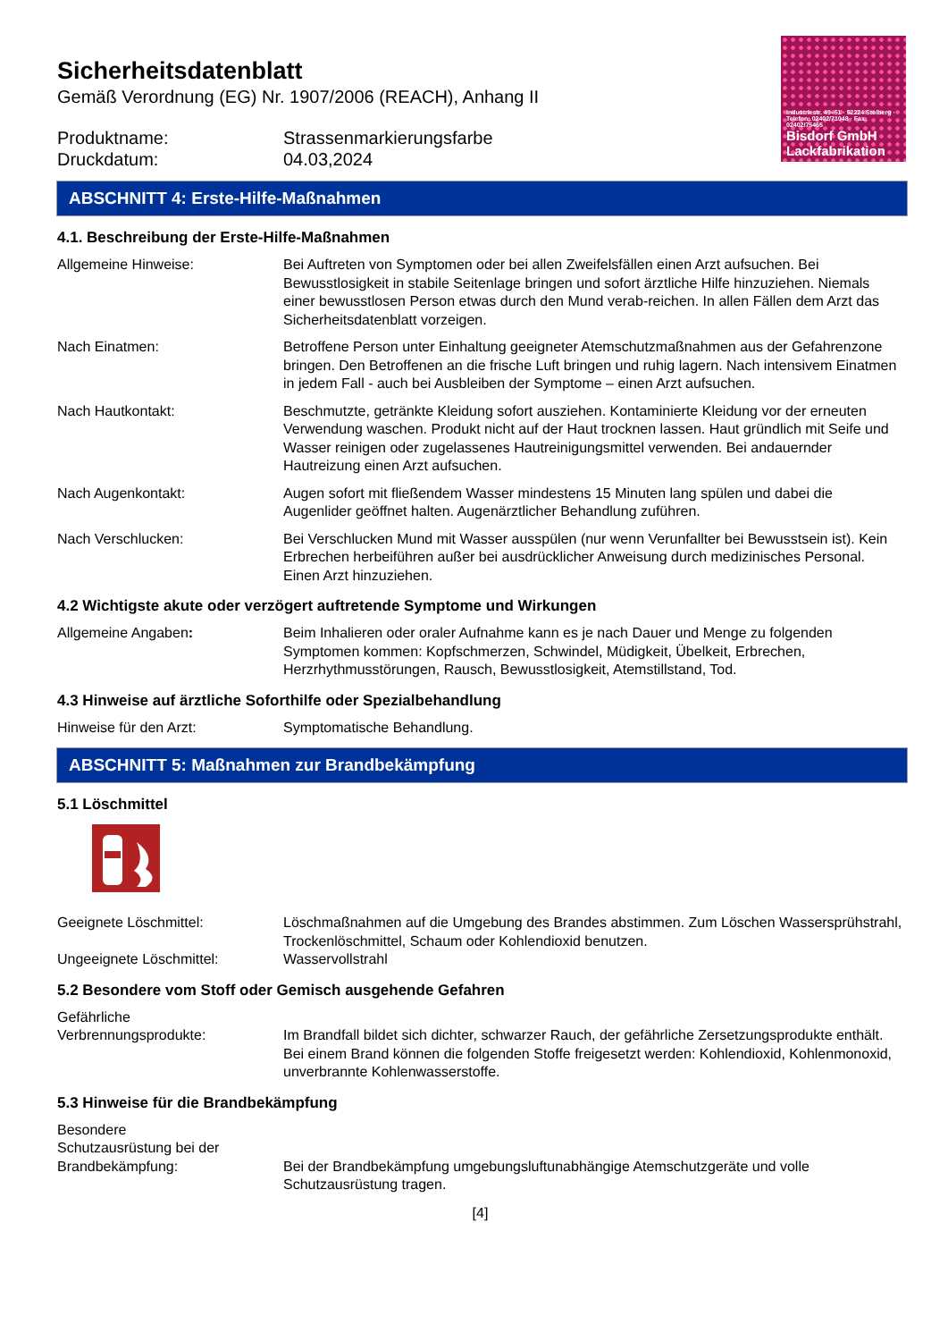Industriestr. 49–51 · 52224 Stolberg · Telefon: 02402/71048 · Fax: 02402/75465
Bisdorf GmbH
Lackfabrikation
Sicherheitsdatenblatt
Gemäß Verordnung (EG) Nr. 1907/2006 (REACH), Anhang II
Produktname:
Druckdatum:
Strassenmarkierungsfarbe
04.03,2024
ABSCHNITT 4: Erste-Hilfe-Maßnahmen
4.1. Beschreibung der Erste-Hilfe-Maßnahmen
Allgemeine Hinweise: Bei Auftreten von Symptomen oder bei allen Zweifelsfällen einen Arzt aufsuchen. Bei Bewusstlosigkeit in stabile Seitenlage bringen und sofort ärztliche Hilfe hinzuziehen. Niemals einer bewusstlosen Person etwas durch den Mund verab-reichen. In allen Fällen dem Arzt das Sicherheitsdatenblatt vorzeigen.
Nach Einatmen: Betroffene Person unter Einhaltung geeigneter Atemschutzmaßnahmen aus der Gefahrenzone bringen. Den Betroffenen an die frische Luft bringen und ruhig lagern. Nach intensivem Einatmen in jedem Fall - auch bei Ausbleiben der Symptome – einen Arzt aufsuchen.
Nach Hautkontakt: Beschmutzte, getränkte Kleidung sofort ausziehen. Kontaminierte Kleidung vor der erneuten Verwendung waschen. Produkt nicht auf der Haut trocknen lassen. Haut gründlich mit Seife und Wasser reinigen oder zugelassenes Hautreinigungsmittel verwenden. Bei andauernder Hautreizung einen Arzt aufsuchen.
Nach Augenkontakt: Augen sofort mit fließendem Wasser mindestens 15 Minuten lang spülen und dabei die Augenlider geöffnet halten. Augenärztlicher Behandlung zuführen.
Nach Verschlucken: Bei Verschlucken Mund mit Wasser ausspülen (nur wenn Verunfallter bei Bewusstsein ist). Kein Erbrechen herbeiführen außer bei ausdrücklicher Anweisung durch medizinisches Personal. Einen Arzt hinzuziehen.
4.2 Wichtigste akute oder verzögert auftretende Symptome und Wirkungen
Allgemeine Angaben: Beim Inhalieren oder oraler Aufnahme kann es je nach Dauer und Menge zu folgenden Symptomen kommen: Kopfschmerzen, Schwindel, Müdigkeit, Übelkeit, Erbrechen, Herzrhythmusstörungen, Rausch, Bewusstlosigkeit, Atemstillstand, Tod.
4.3 Hinweise auf ärztliche Soforthilfe oder Spezialbehandlung
Hinweise für den Arzt: Symptomatische Behandlung.
ABSCHNITT 5: Maßnahmen zur Brandbekämpfung
5.1 Löschmittel
Geeignete Löschmittel: Löschmaßnahmen auf die Umgebung des Brandes abstimmen. Zum Löschen Wassersprühstrahl, Trockenlöschmittel, Schaum oder Kohlendioxid benutzen.
Ungeeignete Löschmittel: Wasservollstrahl
5.2 Besondere vom Stoff oder Gemisch ausgehende Gefahren
Gefährliche
Verbrennungsprodukte:
Im Brandfall bildet sich dichter, schwarzer Rauch, der gefährliche Zersetzungsprodukte enthält. Bei einem Brand können die folgenden Stoffe freigesetzt werden: Kohlendioxid, Kohlenmonoxid, unverbrannte Kohlenwasserstoffe.
5.3 Hinweise für die Brandbekämpfung
Besondere
Schutzausrüstung bei der
Brandbekämpfung:
Bei der Brandbekämpfung umgebungsluftunabhängige Atemschutzgeräte und volle Schutzausrüstung tragen.
[4]